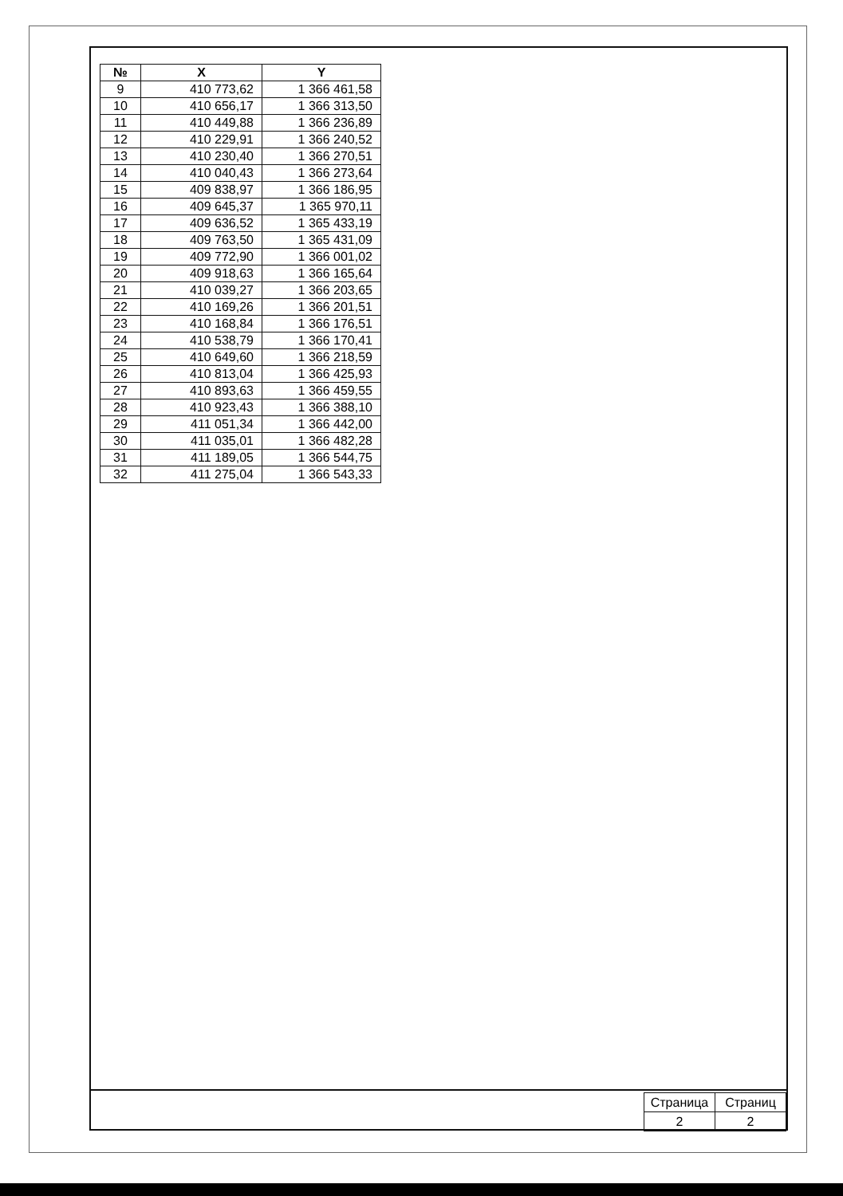| № | X | Y |
| --- | --- | --- |
| 9 | 410 773,62 | 1 366 461,58 |
| 10 | 410 656,17 | 1 366 313,50 |
| 11 | 410 449,88 | 1 366 236,89 |
| 12 | 410 229,91 | 1 366 240,52 |
| 13 | 410 230,40 | 1 366 270,51 |
| 14 | 410 040,43 | 1 366 273,64 |
| 15 | 409 838,97 | 1 366 186,95 |
| 16 | 409 645,37 | 1 365 970,11 |
| 17 | 409 636,52 | 1 365 433,19 |
| 18 | 409 763,50 | 1 365 431,09 |
| 19 | 409 772,90 | 1 366 001,02 |
| 20 | 409 918,63 | 1 366 165,64 |
| 21 | 410 039,27 | 1 366 203,65 |
| 22 | 410 169,26 | 1 366 201,51 |
| 23 | 410 168,84 | 1 366 176,51 |
| 24 | 410 538,79 | 1 366 170,41 |
| 25 | 410 649,60 | 1 366 218,59 |
| 26 | 410 813,04 | 1 366 425,93 |
| 27 | 410 893,63 | 1 366 459,55 |
| 28 | 410 923,43 | 1 366 388,10 |
| 29 | 411 051,34 | 1 366 442,00 |
| 30 | 411 035,01 | 1 366 482,28 |
| 31 | 411 189,05 | 1 366 544,75 |
| 32 | 411 275,04 | 1 366 543,33 |
| Страница | Страниц |
| 2 | 2 |